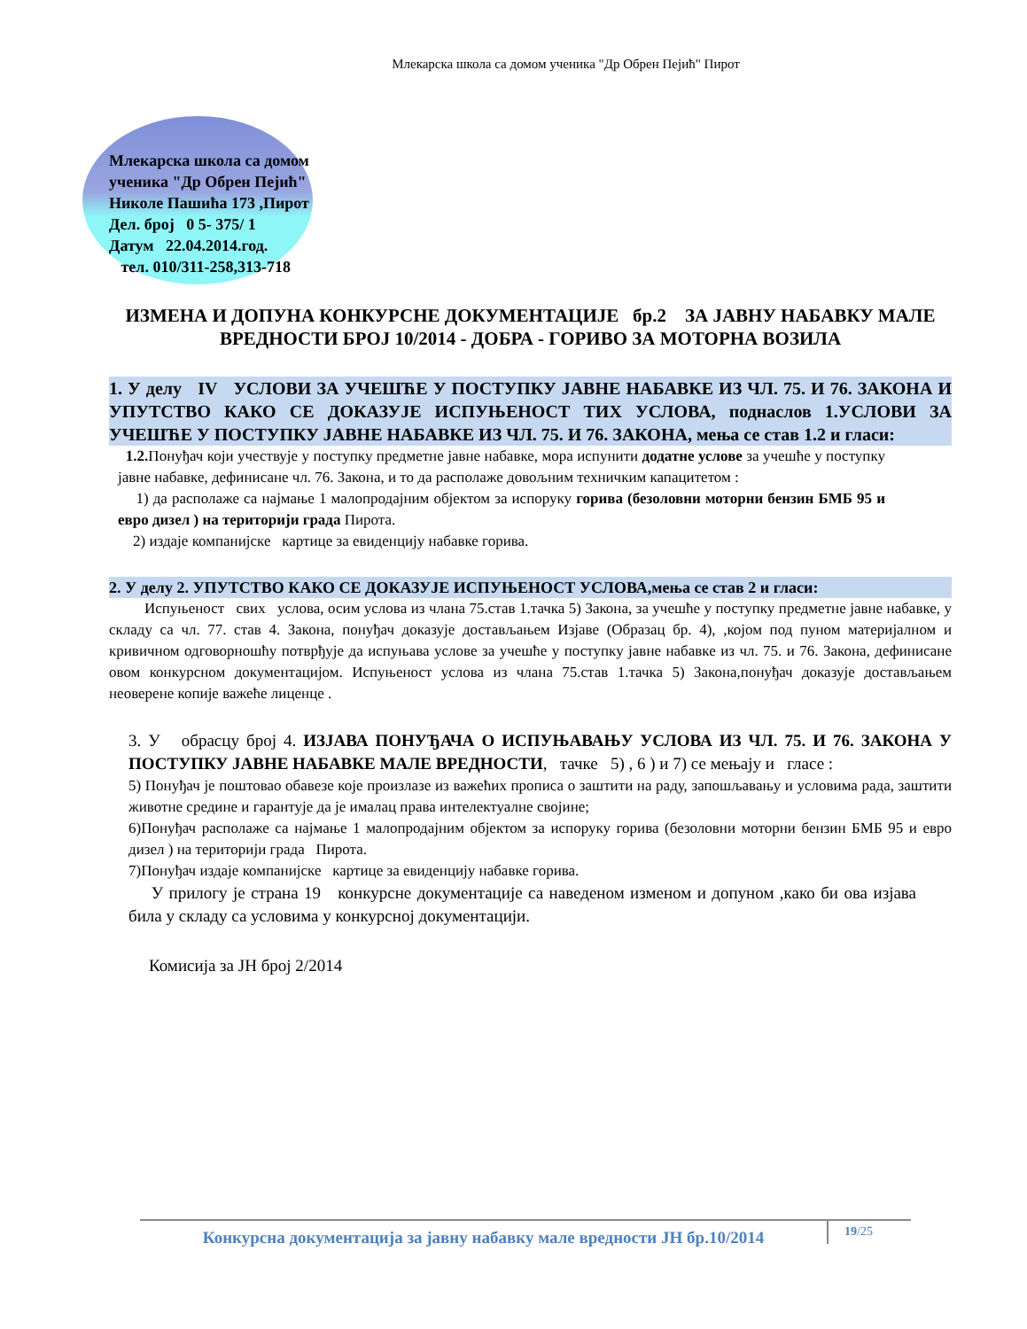Млекарска школа са домом ученика "Др Обрен Пејић" Пирот
Млекарска школа са домом
ученика "Др Обрен Пејић"
Николе Пашића 173 ,Пирот
Дел. број 0 5- 375/ 1
Датум 22.04.2014.год.
тел. 010/311-258,313-718
ИЗМЕНА И ДОПУНА КОНКУРСНЕ ДОКУМЕНТАЦИЈЕ бр.2 ЗА ЈАВНУ НАБАВКУ МАЛЕ ВРЕДНОСТИ БРОЈ 10/2014 - ДОБРА - ГОРИВО ЗА МОТОРНА ВОЗИЛА
1. У делу IV УСЛОВИ ЗА УЧЕШЋЕ У ПОСТУПКУ ЈАВНЕ НАБАВКЕ ИЗ ЧЛ. 75. И 76. ЗАКОНА И УПУТСТВО КАКО СЕ ДОКАЗУЈЕ ИСПУЊЕНОСТ ТИХ УСЛОВА, поднаслов 1.УСЛОВИ ЗА УЧЕШЋЕ У ПОСТУПКУ ЈАВНЕ НАБАВКЕ ИЗ ЧЛ. 75. И 76. ЗАКОНА, мења се став 1.2 и гласи:
1.2. Понуђач који учествује у поступку предметне јавне набавке, мора испунити додатне услове за учешће у поступку јавне набавке, дефинисане чл. 76. Закона, и то да располаже довољним техничким капацитетом :
1) да располаже са најмање 1 малопродајним објектом за испоруку горива (безоловни моторни бензин БМБ 95 и евро дизел ) на територији града Пирота.
2) издаје компанијске картице за евиденцију набавке горива.
2. У делу 2. УПУТСТВО КАКО СЕ ДОКАЗУЈЕ ИСПУЊЕНОСТ УСЛОВА,мења се став 2 и гласи:
Испуњеност свих услова, осим услова из члана 75.став 1.тачка 5) Закона, за учешће у поступку предметне јавне набавке, у складу са чл. 77. став 4. Закона, понуђач доказује достављањем Изјаве (Образац бр. 4), ,којом под пуном материјалном и кривичном одговорношћу потврђује да испуњава услове за учешће у поступку јавне набавке из чл. 75. и 76. Закона, дефинисане овом конкурсном документацијом. Испуњеност услова из члана 75.став 1.тачка 5) Закона,понуђач доказује достављањем неоверене копије важеће лиценце .
3. У обрасцу број 4. ИЗЈАВА ПОНУЂАЧА О ИСПУЊАВАЊУ УСЛОВА ИЗ ЧЛ. 75. И 76. ЗАКОНА У ПОСТУПКУ ЈАВНЕ НАБАВКЕ МАЛЕ ВРЕДНОСТИ, тачке 5) , 6 ) и 7) се мењају и гласе :
5) Понуђач је поштовао обавезе које произлазе из важећих прописа о заштити на раду, запошљавању и условима рада, заштити животне средине и гарантује да је ималац права интелектуалне својине;
6)Понуђач располаже са најмање 1 малопродајним објектом за испоруку горива (безоловни моторни бензин БМБ 95 и евро дизел ) на територији града Пирота.
7)Понуђач издаје компанијске картице за евиденцију набавке горива.
У прилогу је страна 19 конкурсне документације са наведеном изменом и допуном ,како би ова изјава била у складу са условима у конкурсној документацији.
Комисија за ЈН број 2/2014
Конкурсна документација за јавну набавку мале вредности ЈН бр.10/2014
19/25